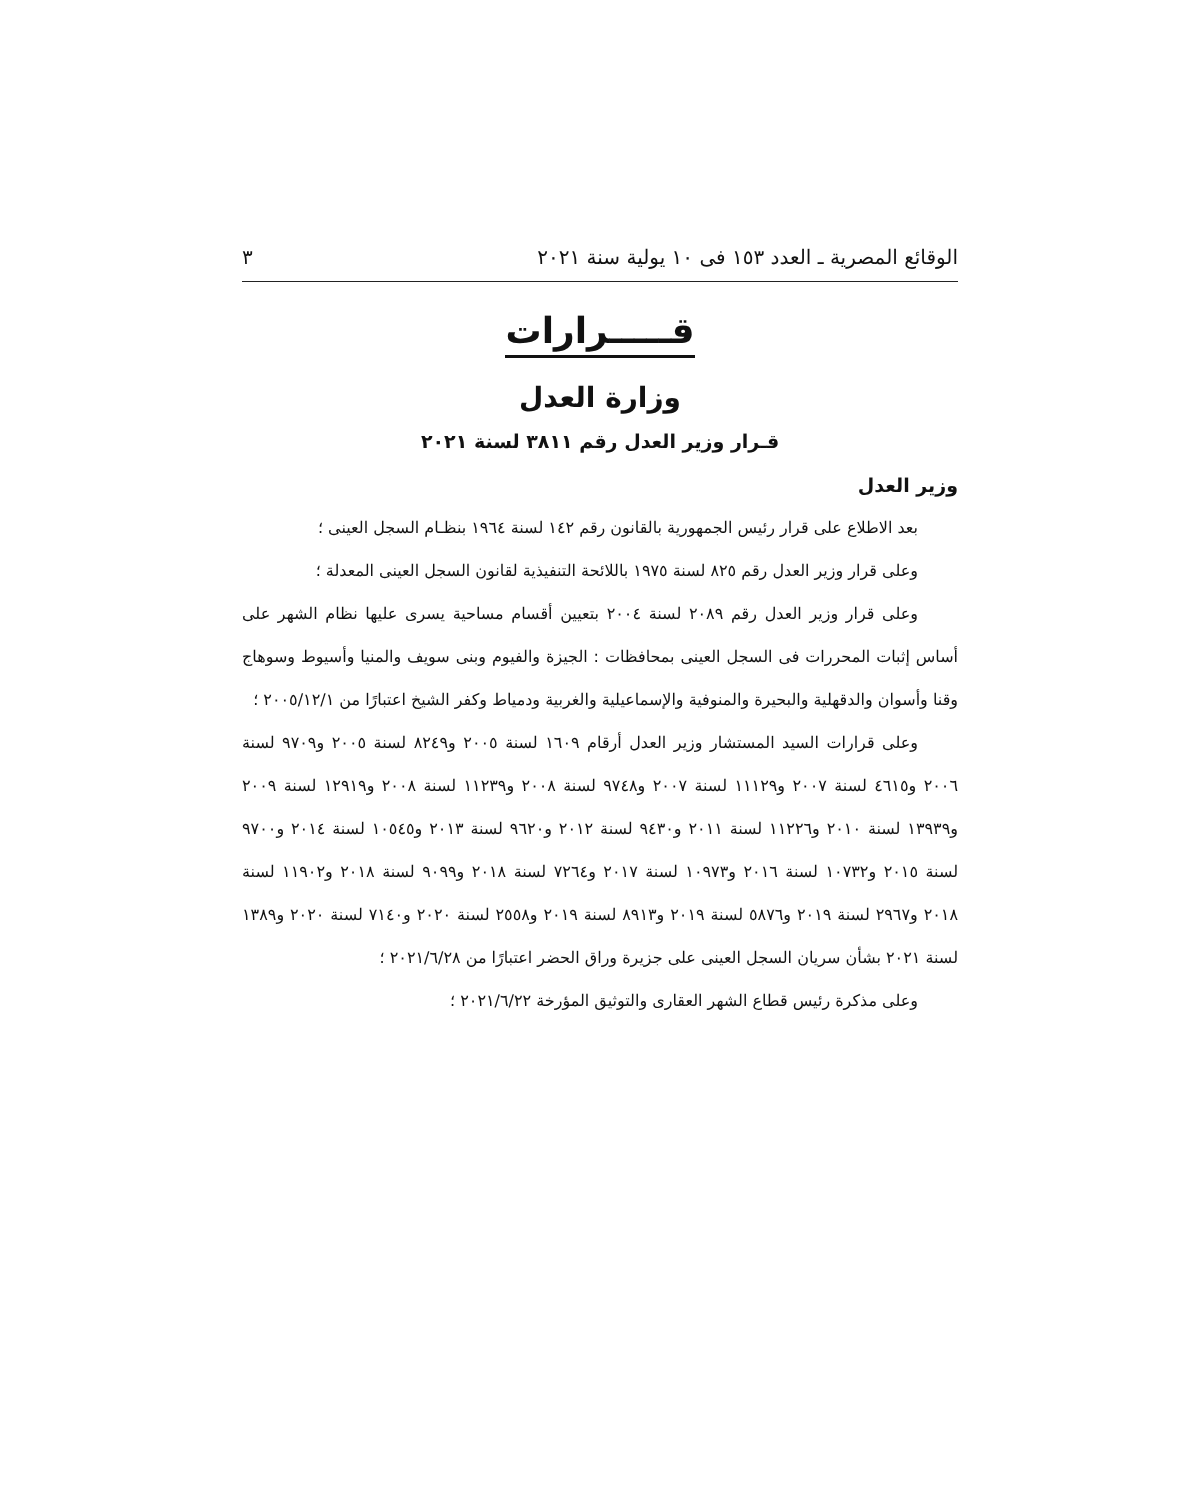الوقائع المصرية ـ العدد ١٥٣ فى ١٠ يولية سنة ٢٠٢١ ٣
قـــــرارات
وزارة العدل
قـرار وزير العدل رقم ٣٨١١ لسنة ٢٠٢١
وزير العدل
بعد الاطلاع على قرار رئيس الجمهورية بالقانون رقم ١٤٢ لسنة ١٩٦٤ بنظـام السجل العينى ؛
وعلى قرار وزير العدل رقم ٨٢٥ لسنة ١٩٧٥ باللائحة التنفيذية لقانون السجل العينى المعدلة ؛
وعلى قرار وزير العدل رقم ٢٠٨٩ لسنة ٢٠٠٤ بتعيين أقسام مساحية يسرى عليها نظام الشهر على أساس إثبات المحررات فى السجل العينى بمحافظات : الجيزة والفيوم وبنى سويف والمنيا وأسيوط وسوهاج وقنا وأسوان والدقهلية والبحيرة والمنوفية والإسماعيلية والغربية ودمياط وكفر الشيخ اعتبارًا من ٢٠٠٥/١٢/١ ؛
وعلى قرارات السيد المستشار وزير العدل أرقام ١٦٠٩ لسنة ٢٠٠٥ و٨٢٤٩ لسنة ٢٠٠٥ و٩٧٠٩ لسنة ٢٠٠٦ و٤٦١٥ لسنة ٢٠٠٧ و١١١٢٩ لسنة ٢٠٠٧ و٩٧٤٨ لسنة ٢٠٠٨ و١١٢٣٩ لسنة ٢٠٠٨ و١٢٩١٩ لسنة ٢٠٠٩ و١٣٩٣٩ لسنة ٢٠١٠ و١١٢٢٦ لسنة ٢٠١١ و٩٤٣٠ لسنة ٢٠١٢ و٩٦٢٠ لسنة ٢٠١٣ و١٠٥٤٥ لسنة ٢٠١٤ و٩٧٠٠ لسنة ٢٠١٥ و١٠٧٣٢ لسنة ٢٠١٦ و١٠٩٧٣ لسنة ٢٠١٧ و٧٢٦٤ لسنة ٢٠١٨ و٩٠٩٩ لسنة ٢٠١٨ و١١٩٠٢ لسنة ٢٠١٨ و٢٩٦٧ لسنة ٢٠١٩ و٥٨٧٦ لسنة ٢٠١٩ و٨٩١٣ لسنة ٢٠١٩ و٢٥٥٨ لسنة ٢٠٢٠ و٧١٤٠ لسنة ٢٠٢٠ و١٣٨٩ لسنة ٢٠٢١ بشأن سريان السجل العينى على جزيرة وراق الحضر اعتبارًا من ٢٠٢١/٦/٢٨ ؛
وعلى مذكرة رئيس قطاع الشهر العقارى والتوثيق المؤرخة ٢٠٢١/٦/٢٢ ؛